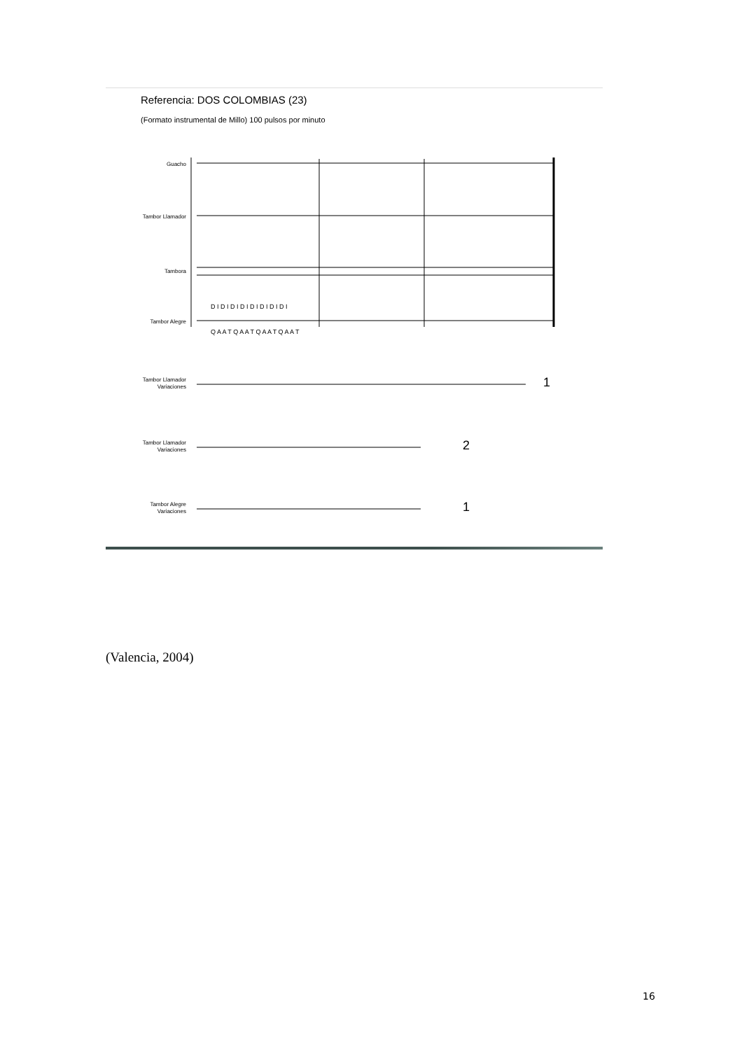Referencia: DOS COLOMBIAS (23)
(Formato instrumental de Millo) 100 pulsos por minuto
Guacho
Tambor Llamador
Tambora
Tambor Alegre
Tambor Llamador
Variaciones
Tambor Llamador
Variaciones
Tambor Alegre
Variaciones
Q A A T Q A A T Q A A T Q A A T
D I D I D I D I D I D I D I D I
1
2
1
(Valencia, 2004)
16